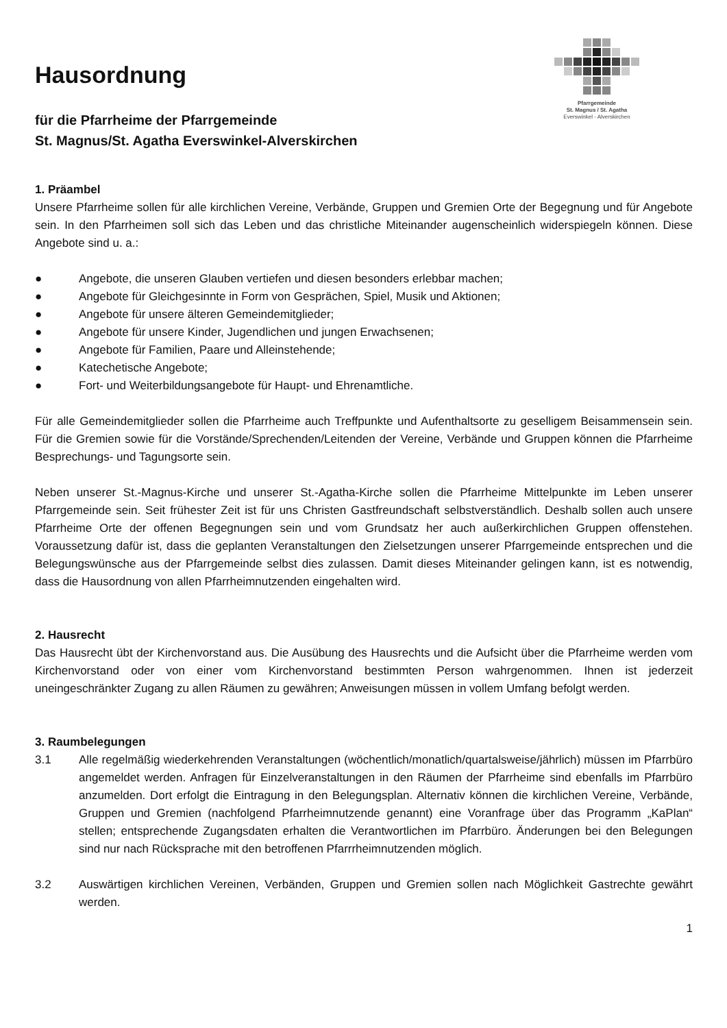Pfarrgemeinde
St. Magnus / St. Agatha
Everswinkel - Alverskirchen
Hausordnung
für die Pfarrheime der Pfarrgemeinde
St. Magnus/St. Agatha Everswinkel-Alverskirchen
1. Präambel
Unsere Pfarrheime sollen für alle kirchlichen Vereine, Verbände, Gruppen und Gremien Orte der Begegnung und für Angebote sein. In den Pfarrheimen soll sich das Leben und das christliche Miteinander augenscheinlich widerspiegeln können. Diese Angebote sind u. a.:
● Angebote, die unseren Glauben vertiefen und diesen besonders erlebbar machen;
● Angebote für Gleichgesinnte in Form von Gesprächen, Spiel, Musik und Aktionen;
● Angebote für unsere älteren Gemeindemitglieder;
● Angebote für unsere Kinder, Jugendlichen und jungen Erwachsenen;
● Angebote für Familien, Paare und Alleinstehende;
● Katechetische Angebote;
● Fort- und Weiterbildungsangebote für Haupt- und Ehrenamtliche.
Für alle Gemeindemitglieder sollen die Pfarrheime auch Treffpunkte und Aufenthaltsorte zu geselligem Beisammensein sein. Für die Gremien sowie für die Vorstände/Sprechenden/Leitenden der Vereine, Verbände und Gruppen können die Pfarrheime Besprechungs- und Tagungsorte sein.
Neben unserer St.-Magnus-Kirche und unserer St.-Agatha-Kirche sollen die Pfarrheime Mittelpunkte im Leben unserer Pfarrgemeinde sein. Seit frühester Zeit ist für uns Christen Gastfreundschaft selbstverständlich. Deshalb sollen auch unsere Pfarrheime Orte der offenen Begegnungen sein und vom Grundsatz her auch außerkirchlichen Gruppen offenstehen. Voraussetzung dafür ist, dass die geplanten Veranstaltungen den Zielsetzungen unserer Pfarrgemeinde entsprechen und die Belegungswünsche aus der Pfarrgemeinde selbst dies zulassen. Damit dieses Miteinander gelingen kann, ist es notwendig, dass die Hausordnung von allen Pfarrheimnutzenden eingehalten wird.
2. Hausrecht
Das Hausrecht übt der Kirchenvorstand aus. Die Ausübung des Hausrechts und die Aufsicht über die Pfarrheime werden vom Kirchenvorstand oder von einer vom Kirchenvorstand bestimmten Person wahrgenommen. Ihnen ist jederzeit uneingeschränkter Zugang zu allen Räumen zu gewähren; Anweisungen müssen in vollem Umfang befolgt werden.
3. Raumbelegungen
3.1 Alle regelmäßig wiederkehrenden Veranstaltungen (wöchentlich/monatlich/quartalsweise/jährlich) müssen im Pfarrbüro angemeldet werden. Anfragen für Einzelveranstaltungen in den Räumen der Pfarrheime sind ebenfalls im Pfarrbüro anzumelden. Dort erfolgt die Eintragung in den Belegungsplan. Alternativ können die kirchlichen Vereine, Verbände, Gruppen und Gremien (nachfolgend Pfarrheimnutzende genannt) eine Voranfrage über das Programm „KaPlan“ stellen; entsprechende Zugangsdaten erhalten die Verantwortlichen im Pfarrbüro. Änderungen bei den Belegungen sind nur nach Rücksprache mit den betroffenen Pfarrrheimnutzenden möglich.
3.2 Auswärtigen kirchlichen Vereinen, Verbänden, Gruppen und Gremien sollen nach Möglichkeit Gastrechte gewährt werden.
1